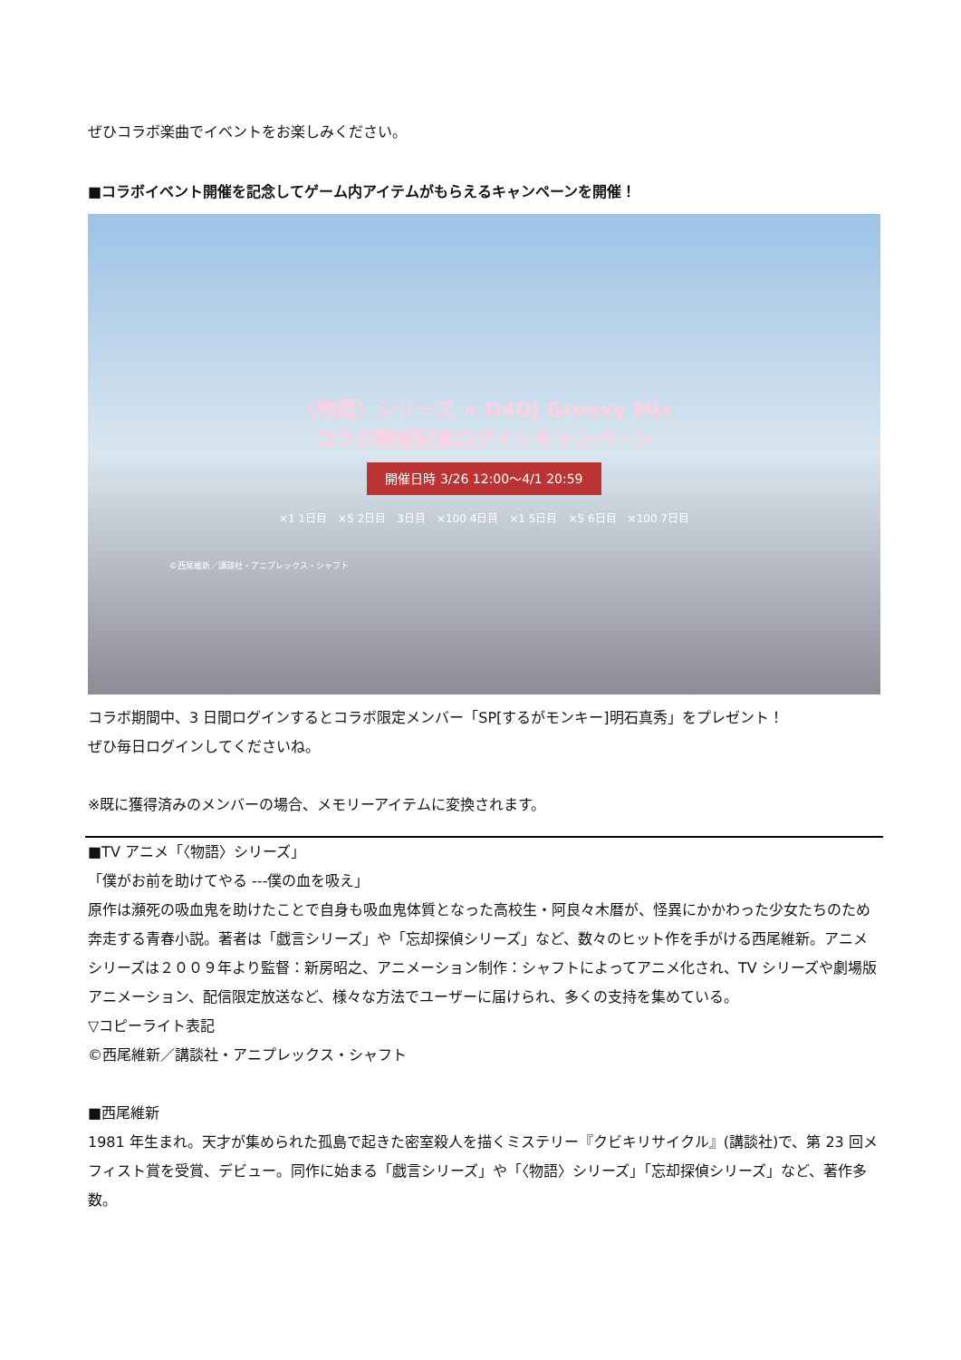ぜひコラボ楽曲でイベントをお楽しみください。
■コラボイベント開催を記念してゲーム内アイテムがもらえるキャンペーンを開催！
〈物語〉シリーズ × D4DJ Groovy Mix
コラボ開催記念ログインキャンペーン
開催日時 3/26 12:00〜4/1 20:59
×1 1日目　×5 2日目　3日目　×100 4日目　×1 5日目　×5 6日目　×100 7日目
©西尾維新／講談社・アニプレックス・シャフト
コラボ期間中、3 日間ログインするとコラボ限定メンバー「SP[するがモンキー]明石真秀」をプレゼント！
ぜひ毎日ログインしてくださいね。
※既に獲得済みのメンバーの場合、メモリーアイテムに変換されます。
■TV アニメ「〈物語〉シリーズ」
「僕がお前を助けてやる ---僕の血を吸え」
原作は瀕死の吸血鬼を助けたことで自身も吸血鬼体質となった高校生・阿良々木暦が、怪異にかかわった少女たちのため奔走する青春小説。著者は「戯言シリーズ」や「忘却探偵シリーズ」など、数々のヒット作を手がける西尾維新。アニメシリーズは２００９年より監督：新房昭之、アニメーション制作：シャフトによってアニメ化され、TV シリーズや劇場版アニメーション、配信限定放送など、様々な方法でユーザーに届けられ、多くの支持を集めている。
▽コピーライト表記
©西尾維新／講談社・アニプレックス・シャフト
■西尾維新
1981 年生まれ。天才が集められた孤島で起きた密室殺人を描くミステリー『クビキリサイクル』(講談社)で、第 23 回メフィスト賞を受賞、デビュー。同作に始まる「戯言シリーズ」や「〈物語〉シリーズ」「忘却探偵シリーズ」など、著作多数。